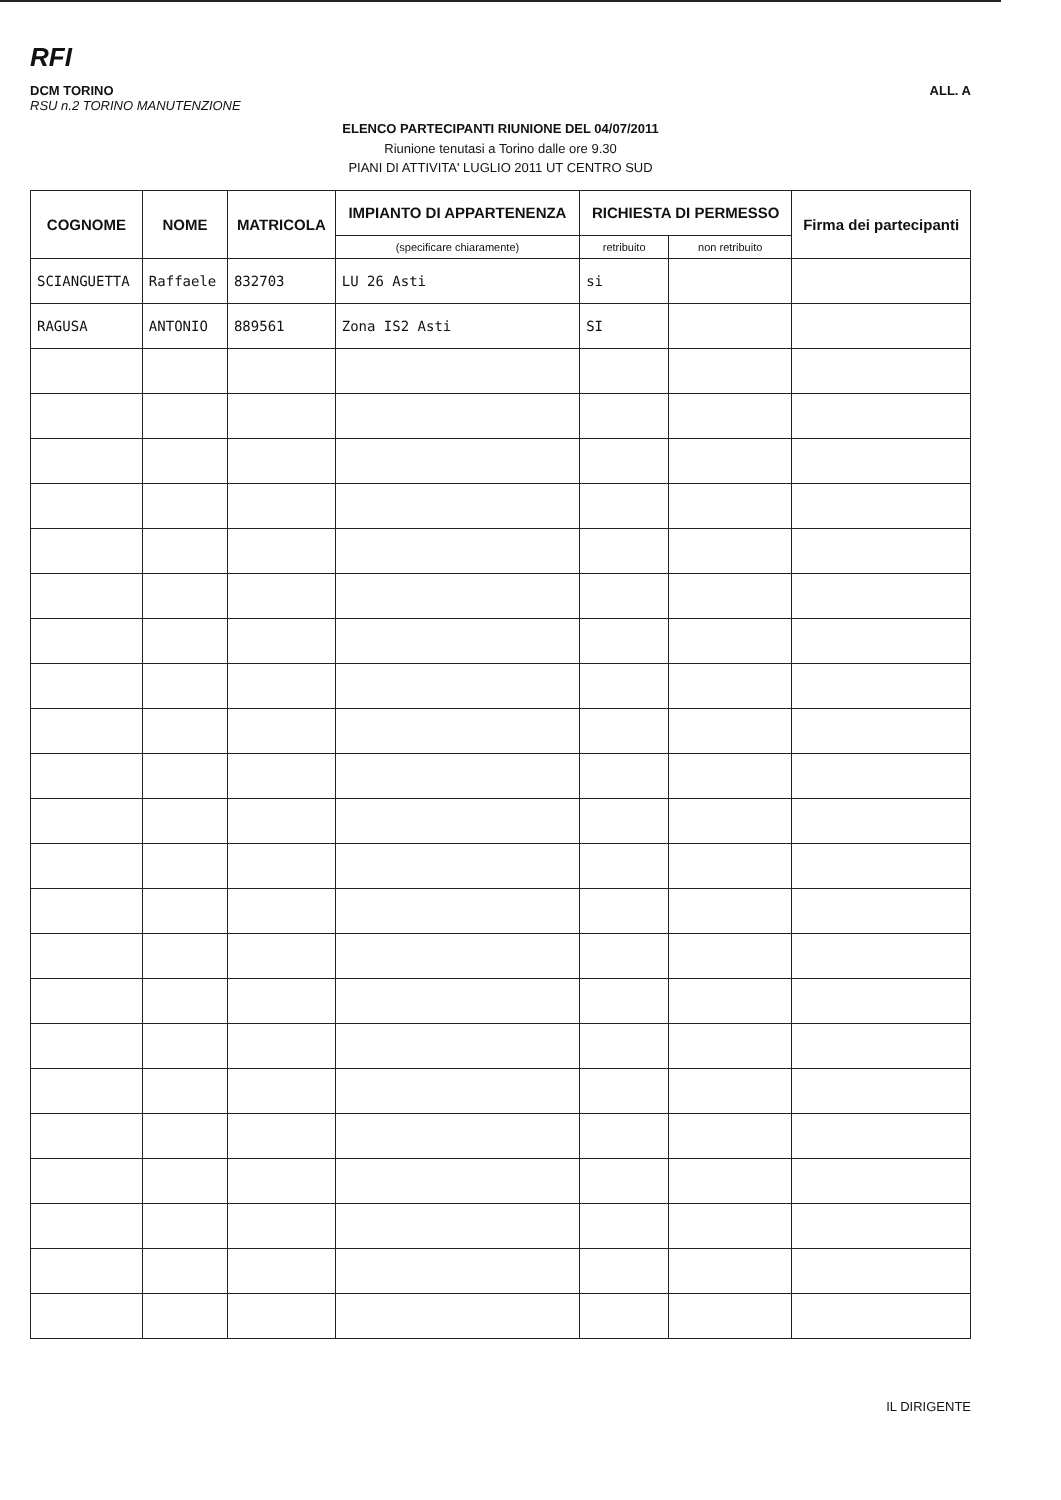RFI
DCM TORINO
RSU n.2 TORINO MANUTENZIONE
ALL. A
ELENCO PARTECIPANTI RIUNIONE DEL 04/07/2011
Riunione tenutasi a Torino dalle ore 9.30
PIANI DI ATTIVITA' LUGLIO 2011 UT CENTRO SUD
| COGNOME | NOME | MATRICOLA | IMPIANTO DI APPARTENENZA | RICHIESTA DI PERMESSO | | Firma dei partecipanti |
| --- | --- | --- | --- | --- | --- | --- |
| | | | (specificare chiaramente) | retribuito | non retribuito | |
| SCIANGUETTA | Raffaele | 832703 | LU 26 Asti | si | | |
| RAGUSA | ANTONIO | 889561 | Zona IS2 Asti | SI | | |
IL DIRIGENTE